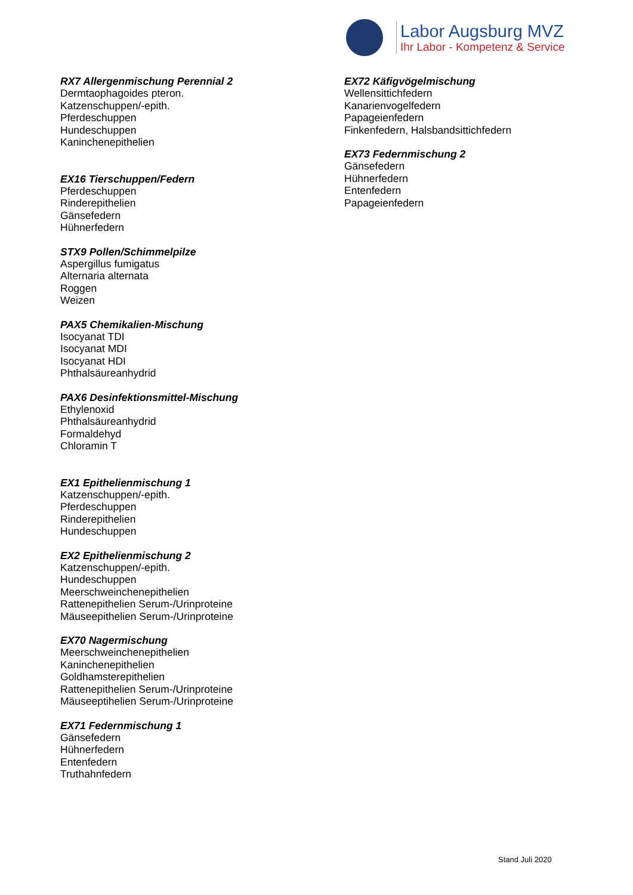Labor Augsburg MVZ
Ihr Labor - Kompetenz & Service
RX7 Allergenmischung Perennial 2
Dermtaophagoides pteron.
Katzenschuppen/-epith.
Pferdeschuppen
Hundeschuppen
Kaninchenepithelien
EX16 Tierschuppen/Federn
Pferdeschuppen
Rinderepithelien
Gänsefedern
Hühnerfedern
STX9 Pollen/Schimmelpilze
Aspergillus fumigatus
Alternaria alternata
Roggen
Weizen
PAX5 Chemikalien-Mischung
Isocyanat TDI
Isocyanat MDI
Isocyanat HDI
Phthalsäureanhydrid
PAX6 Desinfektionsmittel-Mischung
Ethylenoxid
Phthalsäureanhydrid
Formaldehyd
Chloramin T
EX1 Epithelienmischung 1
Katzenschuppen/-epith.
Pferdeschuppen
Rinderepithelien
Hundeschuppen
EX2 Epithelienmischung 2
Katzenschuppen/-epith.
Hundeschuppen
Meerschweinchenepithelien
Rattenepithelien Serum-/Urinproteine
Mäuseepithelien Serum-/Urinproteine
EX70 Nagermischung
Meerschweinchenepithelien
Kaninchenepithelien
Goldhamsterepithelien
Rattenepithelien Serum-/Urinproteine
Mäuseeptihelien Serum-/Urinproteine
EX71 Federnmischung 1
Gänsefedern
Hühnerfedern
Entenfedern
Truthahnfedern
EX72 Käfigvögelmischung
Wellensittichfedern
Kanarienvogelfedern
Papageienfedern
Finkenfedern, Halsbandsittichfedern
EX73 Federnmischung 2
Gänsefedern
Hühnerfedern
Entenfedern
Papageienfedern
Stand Juli 2020